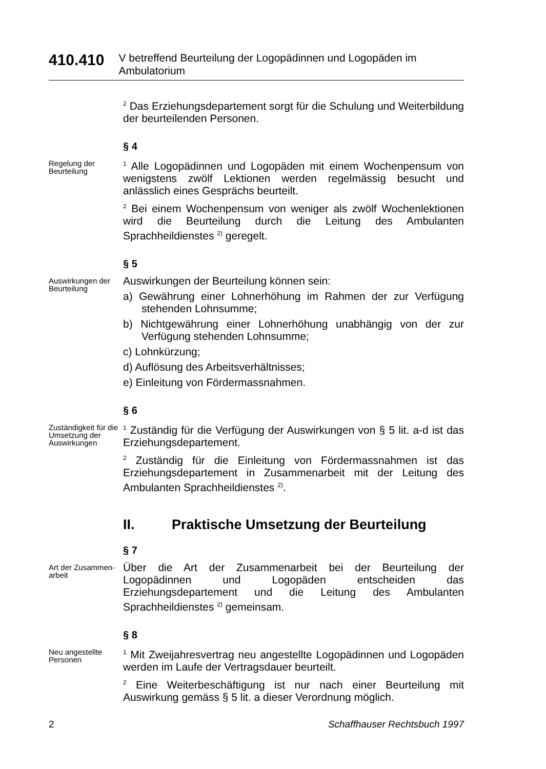410.410
V betreffend Beurteilung der Logopädinnen und Logopäden im Ambulatorium
<sup>2</sup> Das Erziehungsdepartement sorgt für die Schulung und Weiterbildung der beurteilenden Personen.
§ 4
Regelung der Beurteilung
<sup>1</sup> Alle Logopädinnen und Logopäden mit einem Wochenpensum von wenigstens zwölf Lektionen werden regelmässig besucht und anlässlich eines Gesprächs beurteilt.
<sup>2</sup> Bei einem Wochenpensum von weniger als zwölf Wochenlektionen wird die Beurteilung durch die Leitung des Ambulanten Sprachheildienstes <sup>2)</sup> geregelt.
§ 5
Auswirkungen der Beurteilung
Auswirkungen der Beurteilung können sein:
a) Gewährung einer Lohnerhöhung im Rahmen der zur Verfügung stehenden Lohnsumme;
b) Nichtgewährung einer Lohnerhöhung unabhängig von der zur Verfügung stehenden Lohnsumme;
c) Lohnkürzung;
d) Auflösung des Arbeitsverhältnisses;
e) Einleitung von Fördermassnahmen.
§ 6
Zuständigkeit für die Umsetzung der Auswirkungen
<sup>1</sup> Zuständig für die Verfügung der Auswirkungen von § 5 lit. a-d ist das Erziehungsdepartement.
<sup>2</sup> Zuständig für die Einleitung von Fördermassnahmen ist das Erziehungsdepartement in Zusammenarbeit mit der Leitung des Ambulanten Sprachheildienstes <sup>2)</sup>.
II. Praktische Umsetzung der Beurteilung
§ 7
Art der Zusammen-arbeit
Über die Art der Zusammenarbeit bei der Beurteilung der Logopädinnen und Logopäden entscheiden das Erziehungsdepartement und die Leitung des Ambulanten Sprachheildienstes <sup>2)</sup> gemeinsam.
§ 8
Neu angestellte Personen
<sup>1</sup> Mit Zweijahresvertrag neu angestellte Logopädinnen und Logopäden werden im Laufe der Vertragsdauer beurteilt.
<sup>2</sup> Eine Weiterbeschäftigung ist nur nach einer Beurteilung mit Auswirkung gemäss § 5 lit. a dieser Verordnung möglich.
2 Schaffhauser Rechtsbuch 1997